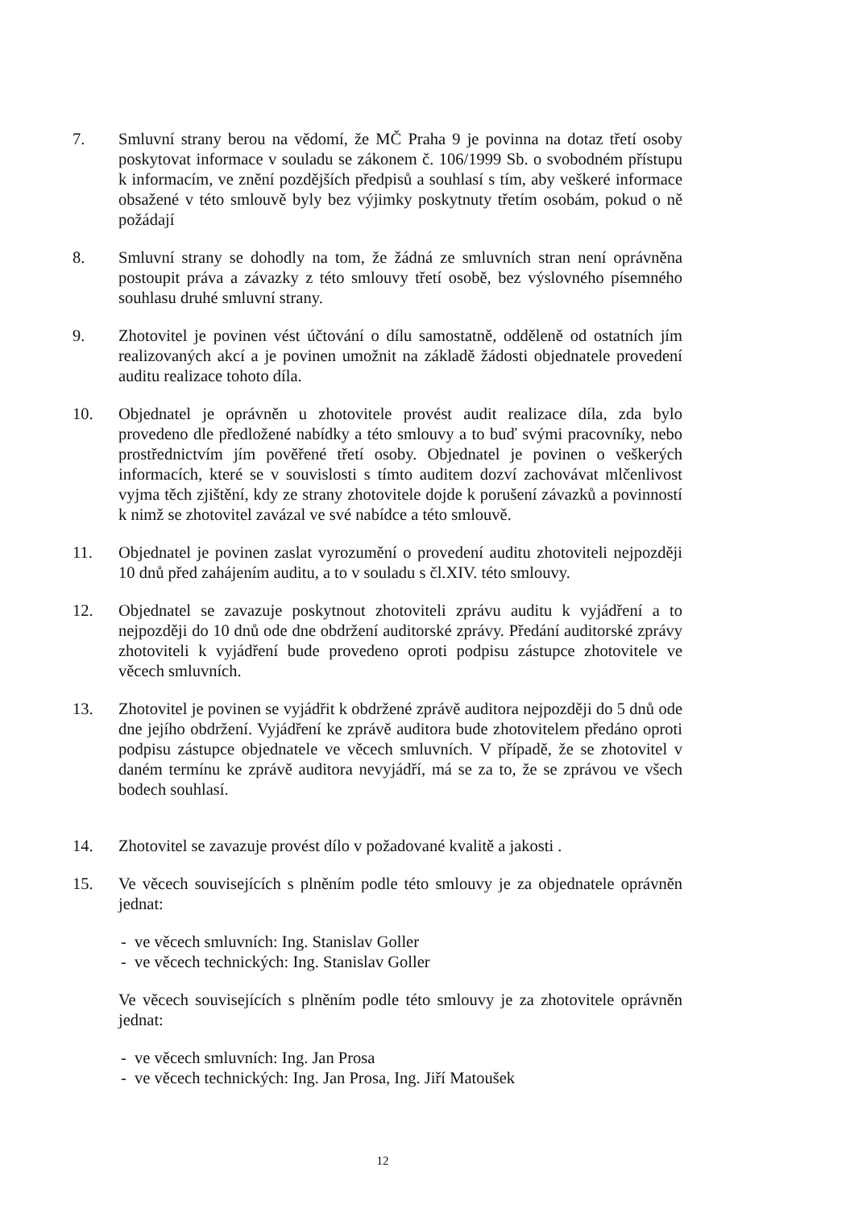7. Smluvní strany berou na vědomí, že MČ Praha 9 je povinna na dotaz třetí osoby poskytovat informace v souladu se zákonem č. 106/1999 Sb. o svobodném přístupu k informacím, ve znění pozdějších předpisů a souhlasí s tím, aby veškeré informace obsažené v této smlouvě byly bez výjimky poskytnuty třetím osobám, pokud o ně požádají
8. Smluvní strany se dohodly na tom, že žádná ze smluvních stran není oprávněna postoupit práva a závazky z této smlouvy třetí osobě, bez výslovného písemného souhlasu druhé smluvní strany.
9. Zhotovitel je povinen vést účtování o dílu samostatně, odděleně od ostatních jím realizovaných akcí a je povinen umožnit na základě žádosti objednatele provedení auditu realizace tohoto díla.
10. Objednatel je oprávněn u zhotovitele provést audit realizace díla, zda bylo provedeno dle předložené nabídky a této smlouvy a to buď svými pracovníky, nebo prostřednictvím jím pověřené třetí osoby. Objednatel je povinen o veškerých informacích, které se v souvislosti s tímto auditem dozví zachovávat mlčenlivost vyjma těch zjištění, kdy ze strany zhotovitele dojde k porušení závazků a povinností k nimž se zhotovitel zavázal ve své nabídce a této smlouvě.
11. Objednatel je povinen zaslat vyrozumění o provedení auditu zhotoviteli nejpozději 10 dnů před zahájením auditu, a to v souladu s čl.XIV. této smlouvy.
12. Objednatel se zavazuje poskytnout zhotoviteli zprávu auditu k vyjádření a to nejpozději do 10 dnů ode dne obdržení auditorské zprávy. Předání auditorské zprávy zhotoviteli k vyjádření bude provedeno oproti podpisu zástupce zhotovitele ve věcech smluvních.
13. Zhotovitel je povinen se vyjádřit k obdržené zprávě auditora nejpozději do 5 dnů ode dne jejího obdržení. Vyjádření ke zprávě auditora bude zhotovitelem předáno oproti podpisu zástupce objednatele ve věcech smluvních. V případě, že se zhotovitel v daném termínu ke zprávě auditora nevyjádří, má se za to, že se zprávou ve všech bodech souhlasí.
14. Zhotovitel se zavazuje provést dílo v požadované kvalitě a jakosti .
15. Ve věcech souvisejících s plněním podle této smlouvy je za objednatele oprávněn jednat:
- ve věcech smluvních: Ing. Stanislav Goller
- ve věcech technických: Ing. Stanislav Goller
Ve věcech souvisejících s plněním podle této smlouvy je za zhotovitele oprávněn jednat:
- ve věcech smluvních: Ing. Jan Prosa
- ve věcech technických: Ing. Jan Prosa, Ing. Jiří Matoušek
12